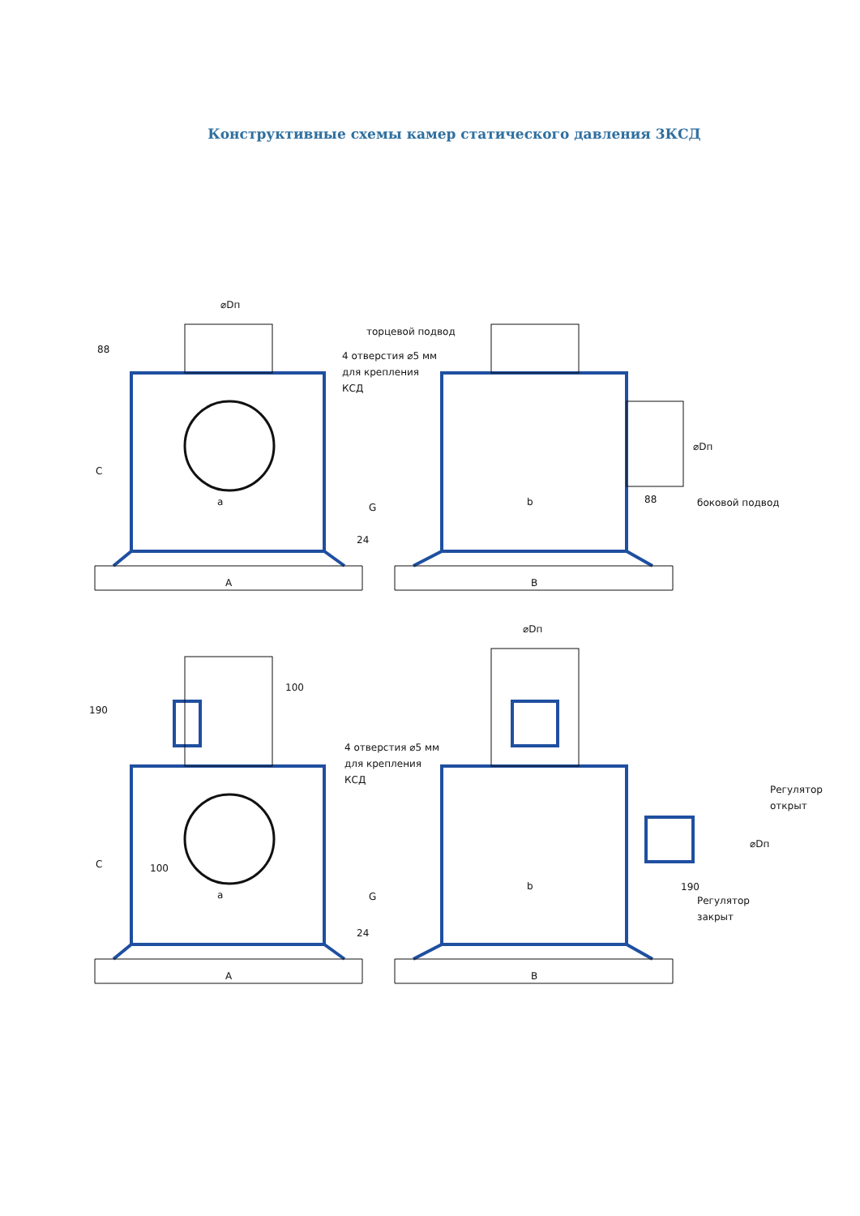Конструктивные схемы камер статического давления 3КСД
⌀Dп
торцевой подвод
4 отверстия ⌀5 мм
для крепления
КСД
C
a
G
24
88
A
b
88
боковой подвод
⌀Dп
B
190
100
4 отверстия ⌀5 мм
для крепления
КСД
⌀Dп
Регулятор
открыт
⌀Dп
C
100
a
G
24
b
190
Регулятор
закрыт
A
B